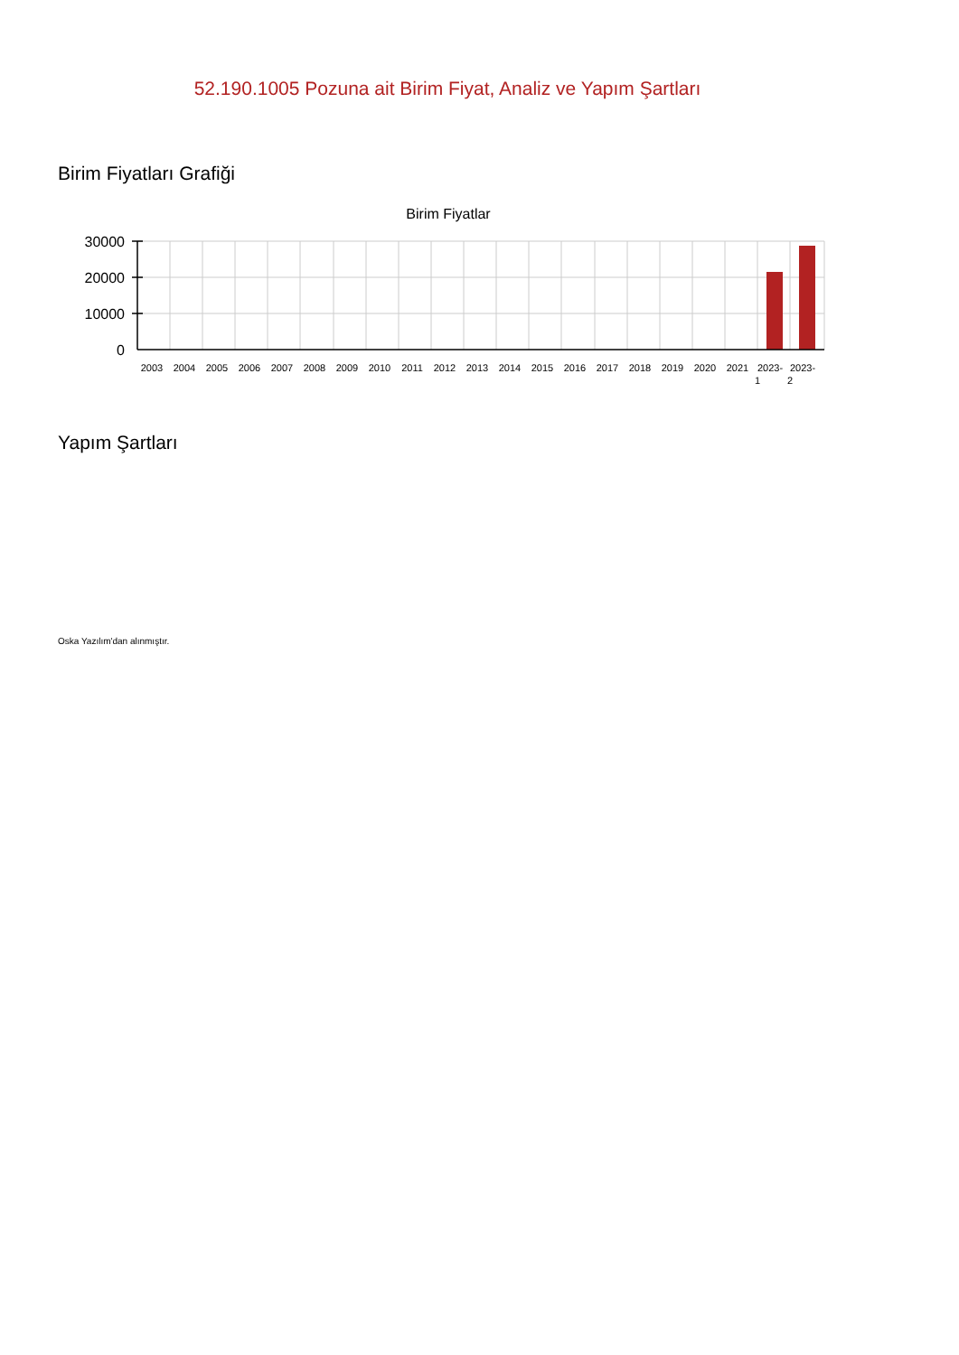52.190.1005 Pozuna ait Birim Fiyat, Analiz ve Yapım Şartları
Birim Fiyatları Grafiği
Birim Fiyatlar
30000
20000
10000
0
2003
2004
2005
2006
2007
2008
2009
2010
2011
2012
2013
2014
2015
2016
2017
2018
2019
2020
2021
2023-
1
2023-
2
Yapım Şartları
Oska Yazılım'dan alınmıştır.